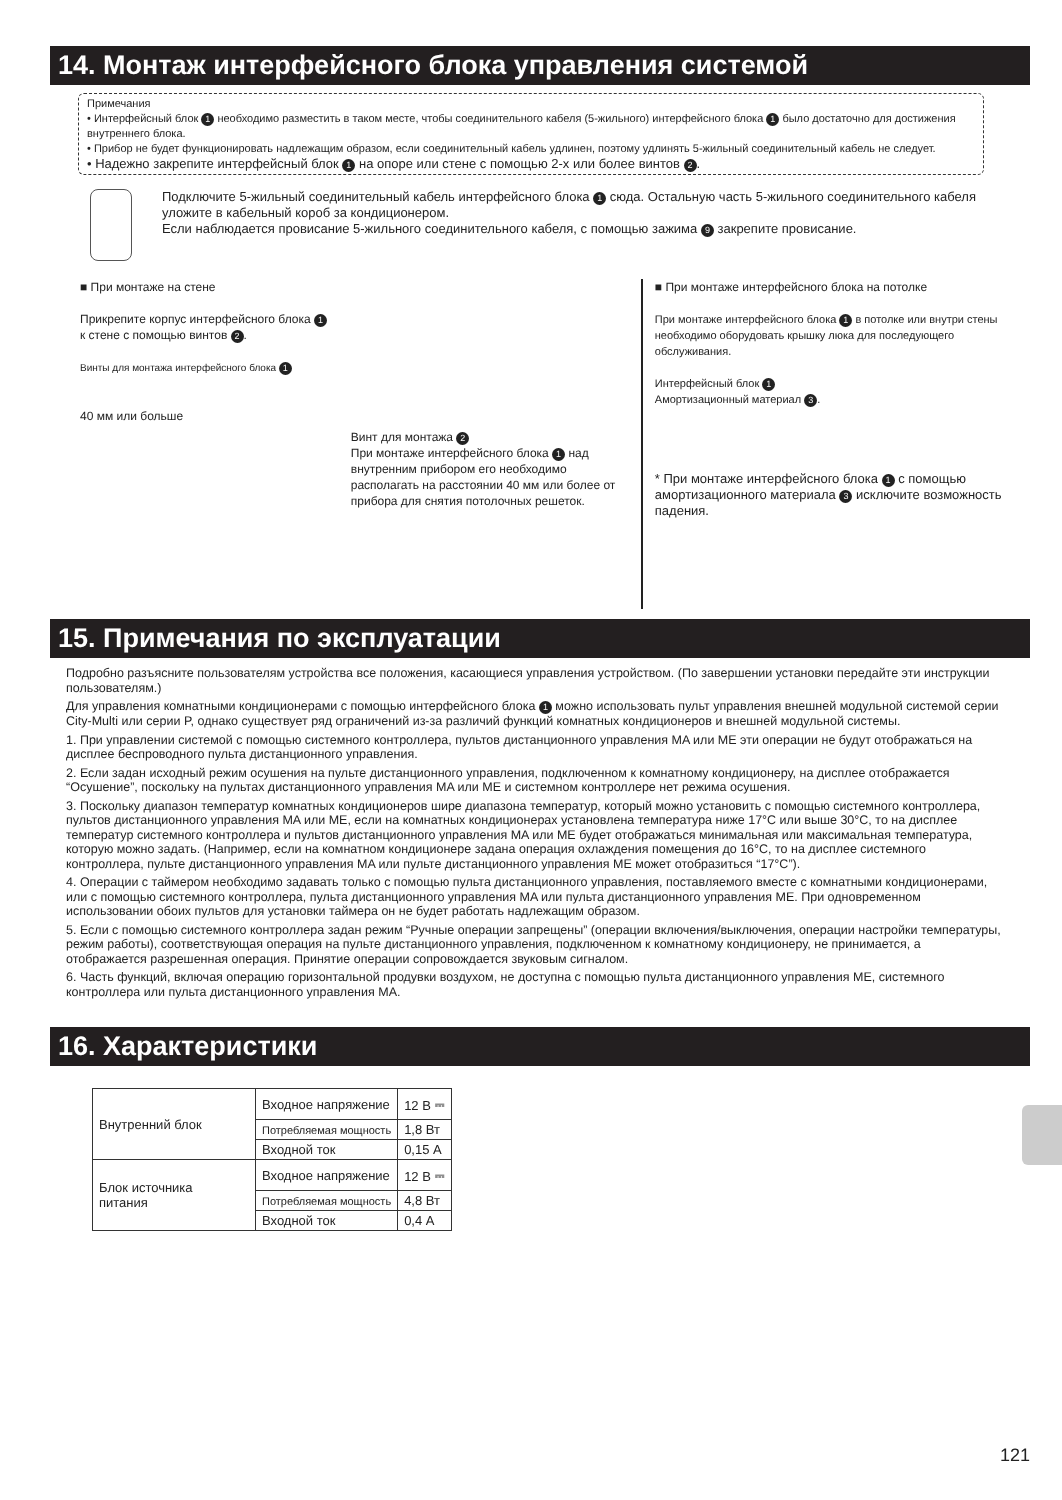14. Монтаж интерфейсного блока управления системой
Примечания
• Интерфейсный блок 1 необходимо разместить в таком месте, чтобы соединительного кабеля (5-жильного) интерфейсного блока 1 было достаточно для достижения внутреннего блока.
• Прибор не будет функционировать надлежащим образом, если соединительный кабель удлинен, поэтому удлинять 5-жильный соединительный кабель не следует.
• Надежно закрепите интерфейсный блок 1 на опоре или стене с помощью 2-х или более винтов 2.
Подключите 5-жильный соединительный кабель интерфейсного блока 1 сюда. Остальную часть 5-жильного соединительного кабеля уложите в кабельный короб за кондиционером.
Если наблюдается провисание 5-жильного соединительного кабеля, с помощью зажима 9 закрепите провисание.
■ При монтаже на стене
Прикрепите корпус интерфейсного блока 1 к стене с помощью винтов 2.
Винты для монтажа интерфейсного блока 1
40 мм или больше
Винт для монтажа 2
При монтаже интерфейсного блока 1 над внутренним прибором его необходимо располагать на расстоянии 40 мм или более от прибора для снятия потолочных решеток.
■ При монтаже интерфейсного блока на потолке
При монтаже интерфейсного блока 1 в потолке или внутри стены необходимо оборудовать крышку люка для последующего обслуживания.
Интерфейсный блок 1
Амортизационный материал 3.
* При монтаже интерфейсного блока 1 с помощью амортизационного материала 3 исключите возможность падения.
15. Примечания по эксплуатации
Подробно разъясните пользователям устройства все положения, касающиеся управления устройством. (По завершении установки передайте эти инструкции пользователям.)
Для управления комнатными кондиционерами с помощью интерфейсного блока 1 можно использовать пульт управления внешней модульной системой серии City-Multi или серии P, однако существует ряд ограничений из-за различий функций комнатных кондиционеров и внешней модульной системы.
1. При управлении системой с помощью системного контроллера, пультов дистанционного управления MA или ME эти операции не будут отображаться на дисплее беспроводного пульта дистанционного управления.
2. Если задан исходный режим осушения на пульте дистанционного управления, подключенном к комнатному кондиционеру, на дисплее отображается “Осушение”, поскольку на пультах дистанционного управления MA или ME и системном контроллере нет режима осушения.
3. Поскольку диапазон температур комнатных кондиционеров шире диапазона температур, который можно установить с помощью системного контроллера, пультов дистанционного управления MA или ME, если на комнатных кондиционерах установлена температура ниже 17°C или выше 30°C, то на дисплее температур системного контроллера и пультов дистанционного управления MA или ME будет отображаться минимальная или максимальная температура, которую можно задать. (Например, если на комнатном кондиционере задана операция охлаждения помещения до 16°C, то на дисплее системного контроллера, пульте дистанционного управления MA или пульте дистанционного управления ME может отобразиться “17°C”).
4. Операции с таймером необходимо задавать только с помощью пульта дистанционного управления, поставляемого вместе с комнатными кондиционерами, или с помощью системного контроллера, пульта дистанционного управления MA или пульта дистанционного управления ME. При одновременном использовании обоих пультов для установки таймера он не будет работать надлежащим образом.
5. Если с помощью системного контроллера задан режим “Ручные операции запрещены” (операции включения/выключения, операции настройки температуры, режим работы), соответствующая операция на пульте дистанционного управления, подключенном к комнатному кондиционеру, не принимается, а отображается разрешенная операция. Принятие операции сопровождается звуковым сигналом.
6. Часть функций, включая операцию горизонтальной продувки воздухом, не доступна с помощью пульта дистанционного управления ME, системного контроллера или пульта дистанционного управления MA.
16. Характеристики
| Внутренний блок | Входное напряжение | 12 В ⎓ |
| | Потребляемая мощность | 1,8 Вт |
| | Входной ток | 0,15 А |
| Блок источника питания | Входное напряжение | 12 В ⎓ |
| | Потребляемая мощность | 4,8 Вт |
| | Входной ток | 0,4 А |
121